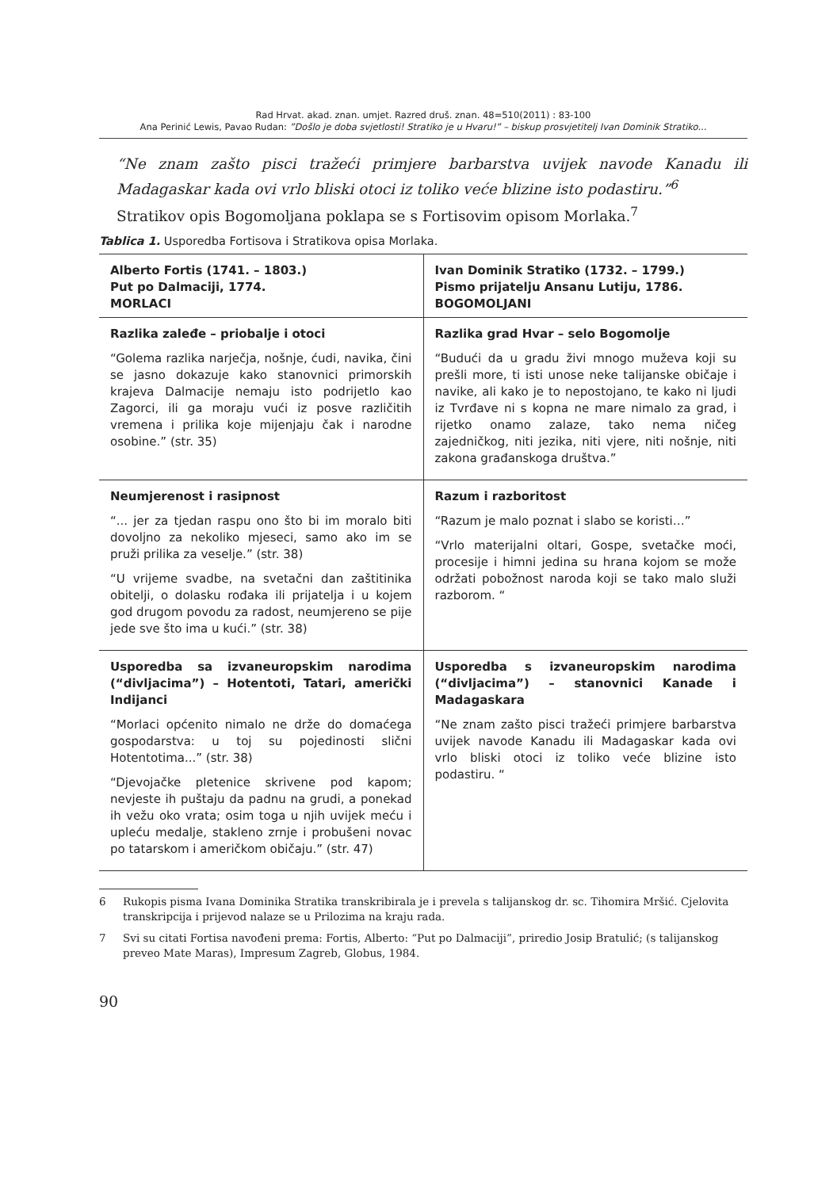Rad Hrvat. akad. znan. umjet. Razred druš. znan. 48=510(2011) : 83-100
Ana Perinić Lewis, Pavao Rudan: ”Došlo je doba svjetlosti! Stratiko je u Hvaru!” – biskup prosvjetitelj Ivan Dominik Stratiko...
“Ne znam zašto pisci tražeći primjere barbarstva uvijek navode Kanadu ili Madagaskar kada ovi vrlo bliski otoci iz toliko veće blizine isto podastiru.”<sup>6</sup>
Stratikov opis Bogomoljana poklapa se s Fortisovim opisom Morlaka.<sup>7</sup>
Tablica 1. Usporedba Fortisova i Stratikova opisa Morlaka.
| Alberto Fortis (1741. – 1803.) Put po Dalmaciji, 1774. MORLACI | Ivan Dominik Stratiko (1732. – 1799.) Pismo prijatelju Ansanu Lutiju, 1786. BOGOMOLJANI |
| Razlika zaleđe – priobalje i otoci “Golema razlika narječja, nošnje, ćudi, navika, čini se jasno dokazuje kako stanovnici primorskih krajeva Dalmacije nemaju isto podrijetlo kao Zagorci, ili ga moraju vući iz posve različitih vremena i prilika koje mijenjaju čak i narodne osobine.” (str. 35) | Razlika grad Hvar – selo Bogomolje “Budući da u gradu živi mnogo muževa koji su prešli more, ti isti unose neke talijanske običaje i navike, ali kako je to nepostojano, te kako ni ljudi iz Tvrđave ni s kopna ne mare nimalo za grad, i rijetko onamo zalaze, tako nema ničeg zajedničkog, niti jezika, niti vjere, niti nošnje, niti zakona građanskoga društva.” |
| Neumjerenost i rasipnost “... jer za tjedan raspu ono što bi im moralo biti dovoljno za nekoliko mjeseci, samo ako im se pruži prilika za veselje.” (str. 38) “U vrijeme svadbe, na svetačni dan zaštitinika obitelji, o dolasku rođaka ili prijatelja i u kojem god drugom povodu za radost, neumjereno se pije jede sve što ima u kući.” (str. 38) | Razum i razboritost “Razum je malo poznat i slabo se koristi…” “Vrlo materijalni oltari, Gospe, svetačke moći, procesije i himni jedina su hrana kojom se može održati pobožnost naroda koji se tako malo služi razborom. “ |
| Usporedba sa izvaneuropskim narodima (“divljacima”) – Hotentoti, Tatari, američki Indijanci “Morlaci općenito nimalo ne drže do domaćega gospodarstva: u toj su pojedinosti slični Hotentotima...” (str. 38) “Djevojačke pletenice skrivene pod kapom; nevjeste ih puštaju da padnu na grudi, a ponekad ih vežu oko vrata; osim toga u njih uvijek meću i upleću medalje, stakleno zrnje i probušeni novac po tatarskom i američkom običaju.” (str. 47) | Usporedba s izvaneuropskim narodima (“divljacima”) – stanovnici Kanade i Madagaskara “Ne znam zašto pisci tražeći primjere barbarstva uvijek navode Kanadu ili Madagaskar kada ovi vrlo bliski otoci iz toliko veće blizine isto podastiru. “ |
6 Rukopis pisma Ivana Dominika Stratika transkribirala je i prevela s talijanskog dr. sc. Tihomira Mršić. Cjelovita transkripcija i prijevod nalaze se u Prilozima na kraju rada.
7 Svi su citati Fortisa navođeni prema: Fortis, Alberto: “Put po Dalmaciji”, priredio Josip Bratulić; (s talijanskog preveo Mate Maras), Impresum Zagreb, Globus, 1984.
90